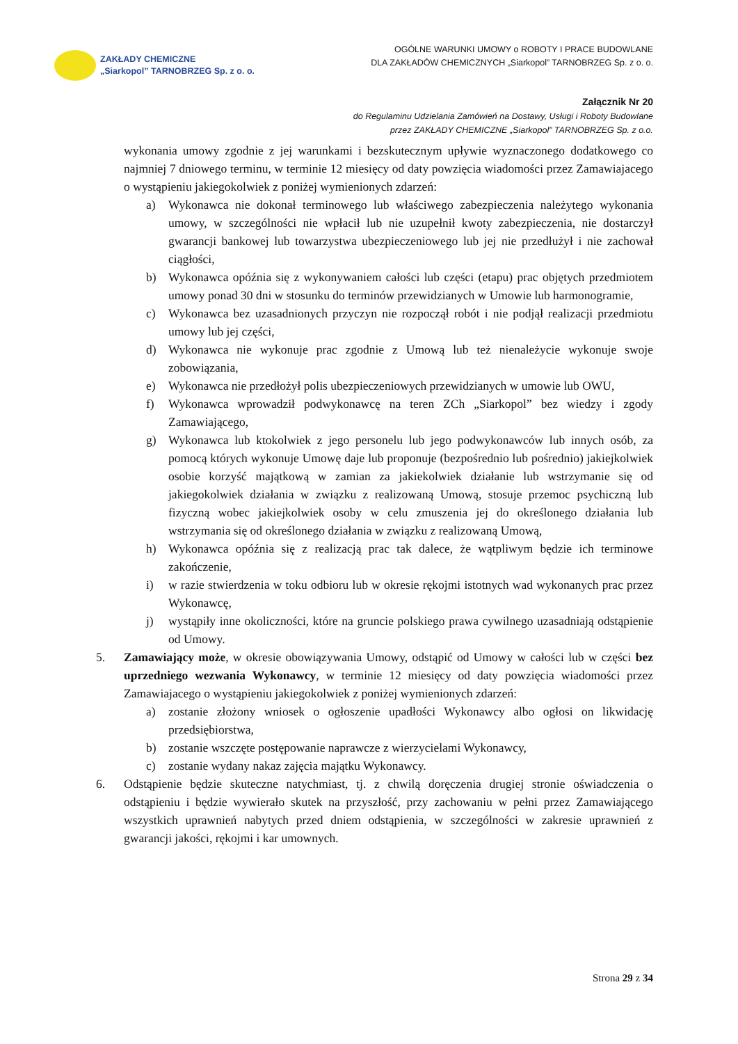ZAKŁADY CHEMICZNE
„Siarkopol” TARNOBRZEG Sp. z o. o.
OGÓLNE WARUNKI UMOWY o ROBOTY I PRACE BUDOWLANE
DLA ZAKŁADÓW CHEMICZNYCH „Siarkopol” TARNOBRZEG Sp. z o. o.
Załącznik Nr 20
do Regulaminu Udzielania Zamówień na Dostawy, Usługi i Roboty Budowlane
przez ZAKŁADY CHEMICZNE „Siarkopol” TARNOBRZEG Sp. z o.o.
wykonania umowy zgodnie z jej warunkami i bezskutecznym upływie wyznaczonego dodatkowego co najmniej 7 dniowego terminu, w terminie 12 miesięcy od daty powzięcia wiadomości przez Zamawiajacego o wystąpieniu jakiegokolwiek z poniżej wymienionych zdarzeń:
a) Wykonawca nie dokonał terminowego lub właściwego zabezpieczenia należytego wykonania umowy, w szczególności nie wpłacił lub nie uzupełnił kwoty zabezpieczenia, nie dostarczył gwarancji bankowej lub towarzystwa ubezpieczeniowego lub jej nie przedłużył i nie zachował ciągłości,
b) Wykonawca opóźnia się z wykonywaniem całości lub części (etapu) prac objętych przedmiotem umowy ponad 30 dni w stosunku do terminów przewidzianych w Umowie lub harmonogramie,
c) Wykonawca bez uzasadnionych przyczyn nie rozpoczął robót i nie podjął realizacji przedmiotu umowy lub jej części,
d) Wykonawca nie wykonuje prac zgodnie z Umową lub też nienależycie wykonuje swoje zobowiązania,
e) Wykonawca nie przedłożył polis ubezpieczeniowych przewidzianych w umowie lub OWU,
f) Wykonawca wprowadził podwykonawcę na teren ZCh „Siarkopol” bez wiedzy i zgody Zamawiającego,
g) Wykonawca lub ktokolwiek z jego personelu lub jego podwykonawców lub innych osób, za pomocą których wykonuje Umowę daje lub proponuje (bezpośrednio lub pośrednio) jakiejkolwiek osobie korzyść majątkową w zamian za jakiekolwiek działanie lub wstrzymanie się od jakiegokolwiek działania w związku z realizowaną Umową, stosuje przemoc psychiczną lub fizyczną wobec jakiejkolwiek osoby w celu zmuszenia jej do określonego działania lub wstrzymania się od określonego działania w związku z realizowaną Umową,
h) Wykonawca opóźnia się z realizacją prac tak dalece, że wątpliwym będzie ich terminowe zakończenie,
i) w razie stwierdzenia w toku odbioru lub w okresie rękojmi istotnych wad wykonanych prac przez Wykonawcę,
j) wystąpiły inne okoliczności, które na gruncie polskiego prawa cywilnego uzasadniają odstąpienie od Umowy.
5. Zamawiający może, w okresie obowiązywania Umowy, odstąpić od Umowy w całości lub w części bez uprzedniego wezwania Wykonawcy, w terminie 12 miesięcy od daty powzięcia wiadomości przez Zamawiajacego o wystąpieniu jakiegokolwiek z poniżej wymienionych zdarzeń:
a) zostanie złożony wniosek o ogłoszenie upadłości Wykonawcy albo ogłosi on likwidację przedsiębiorstwa,
b) zostanie wszczęte postępowanie naprawcze z wierzycielami Wykonawcy,
c) zostanie wydany nakaz zajęcia majątku Wykonawcy.
6. Odstąpienie będzie skuteczne natychmiast, tj. z chwilą doręczenia drugiej stronie oświadczenia o odstąpieniu i będzie wywierało skutek na przyszłość, przy zachowaniu w pełni przez Zamawiającego wszystkich uprawnień nabytych przed dniem odstąpienia, w szczególności w zakresie uprawnień z gwarancji jakości, rękojmi i kar umownych.
Strona 29 z 34